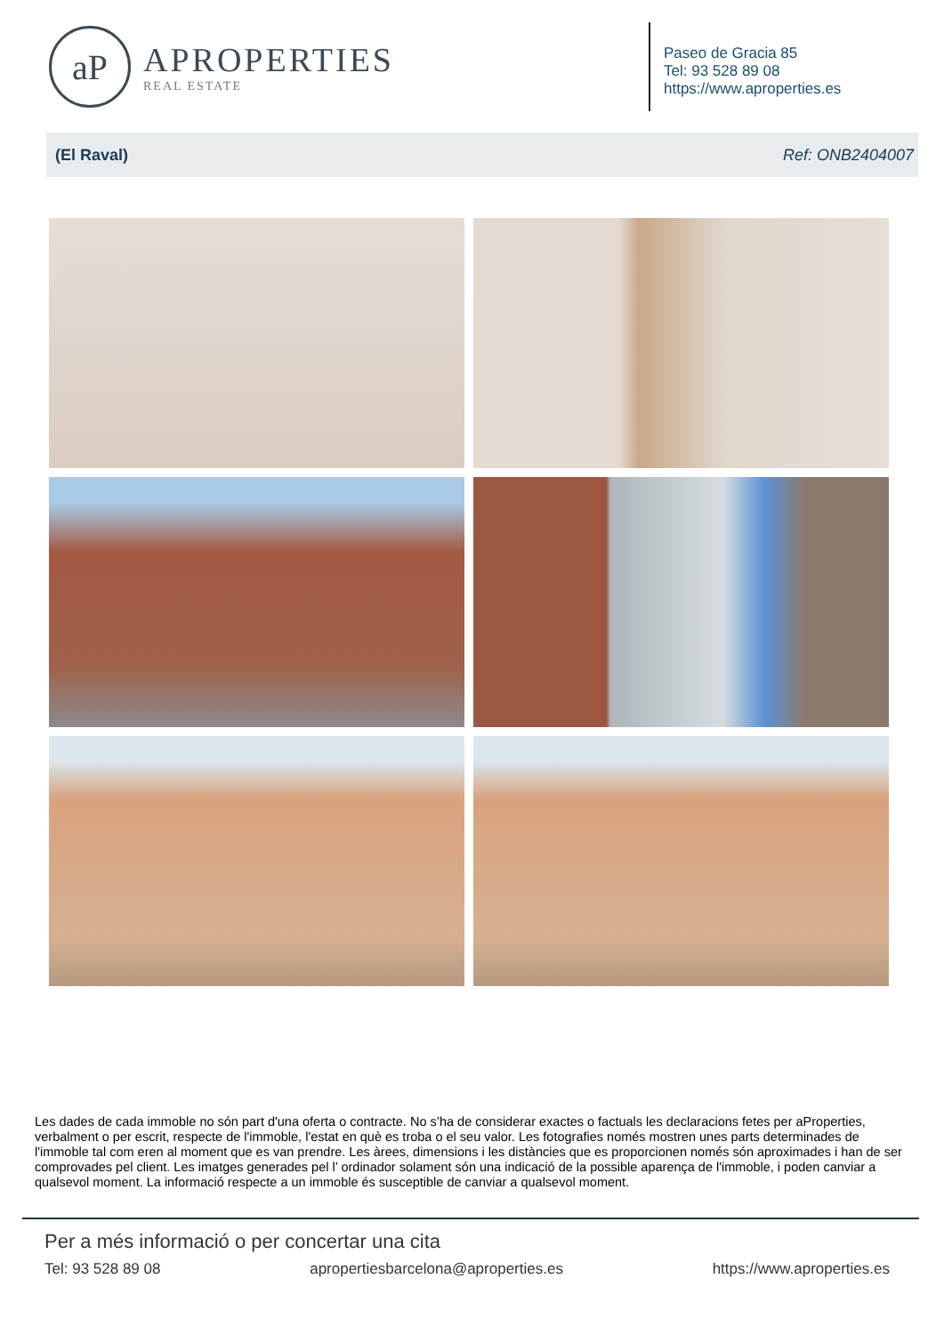aP
APROPERTIES
REAL ESTATE
Paseo de Gracia 85
Tel: 93 528 89 08
https://www.aproperties.es
(El Raval) Ref: ONB2404007
Les dades de cada immoble no són part d'una oferta o contracte. No s’ha de considerar exactes o factuals les declaracions fetes per aProperties, verbalment o per escrit, respecte de l'immoble, l'estat en què es troba o el seu valor. Les fotografies només mostren unes parts determinades de l'immoble tal com eren al moment que es van prendre. Les àrees, dimensions i les distàncies que es proporcionen només són aproximades i han de ser comprovades pel client. Les imatges generades pel l’ ordinador solament són una indicació de la possible aparença de l'immoble, i poden canviar a qualsevol moment. La informació respecte a un immoble és susceptible de canviar a qualsevol moment.
Per a més informació o per concertar una cita
Tel: 93 528 89 08 apropertiesbarcelona@aproperties.es https://www.aproperties.es